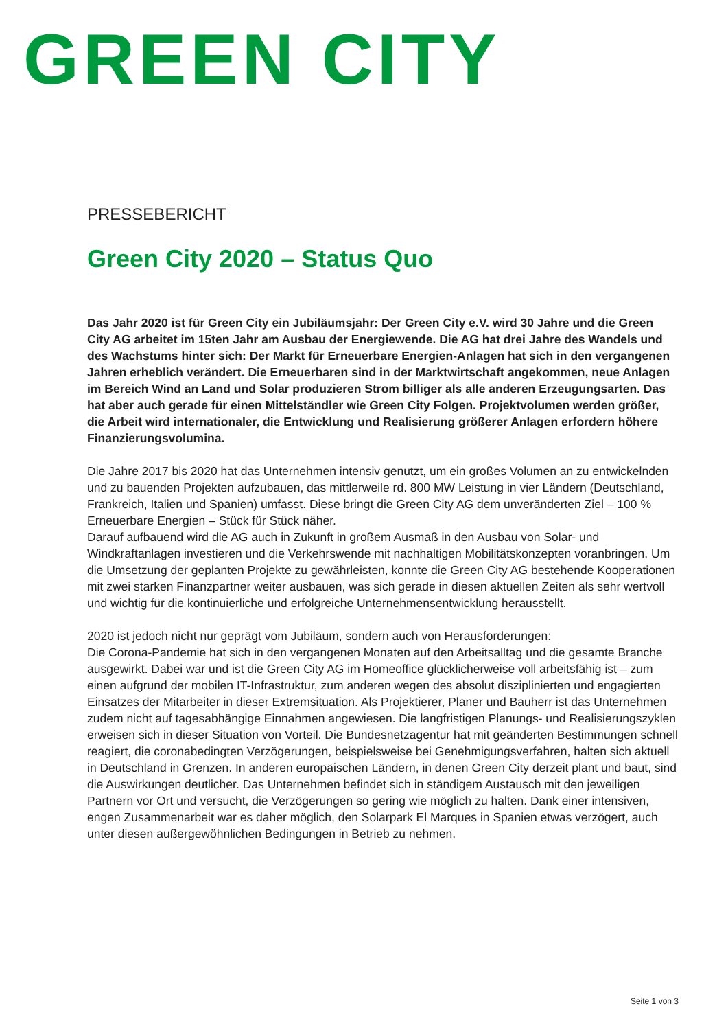GREEN CITY
PRESSEBERICHT
Green City 2020 – Status Quo
Das Jahr 2020 ist für Green City ein Jubiläumsjahr: Der Green City e.V. wird 30 Jahre und die Green City AG arbeitet im 15ten Jahr am Ausbau der Energiewende. Die AG hat drei Jahre des Wandels und des Wachstums hinter sich: Der Markt für Erneuerbare Energien-Anlagen hat sich in den vergangenen Jahren erheblich verändert. Die Erneuerbaren sind in der Marktwirtschaft angekommen, neue Anlagen im Bereich Wind an Land und Solar produzieren Strom billiger als alle anderen Erzeugungsarten. Das hat aber auch gerade für einen Mittelständler wie Green City Folgen. Projektvolumen werden größer, die Arbeit wird internationaler, die Entwicklung und Realisierung größerer Anlagen erfordern höhere Finanzierungsvolumina.
Die Jahre 2017 bis 2020 hat das Unternehmen intensiv genutzt, um ein großes Volumen an zu entwickelnden und zu bauenden Projekten aufzubauen, das mittlerweile rd. 800 MW Leistung in vier Ländern (Deutschland, Frankreich, Italien und Spanien) umfasst. Diese bringt die Green City AG dem unveränderten Ziel – 100 % Erneuerbare Energien – Stück für Stück näher.
Darauf aufbauend wird die AG auch in Zukunft in großem Ausmaß in den Ausbau von Solar- und Windkraftanlagen investieren und die Verkehrswende mit nachhaltigen Mobilitätskonzepten voranbringen. Um die Umsetzung der geplanten Projekte zu gewährleisten, konnte die Green City AG bestehende Kooperationen mit zwei starken Finanzpartner weiter ausbauen, was sich gerade in diesen aktuellen Zeiten als sehr wertvoll und wichtig für die kontinuierliche und erfolgreiche Unternehmensentwicklung herausstellt.
2020 ist jedoch nicht nur geprägt vom Jubiläum, sondern auch von Herausforderungen:
Die Corona-Pandemie hat sich in den vergangenen Monaten auf den Arbeitsalltag und die gesamte Branche ausgewirkt. Dabei war und ist die Green City AG im Homeoffice glücklicherweise voll arbeitsfähig ist – zum einen aufgrund der mobilen IT-Infrastruktur, zum anderen wegen des absolut disziplinierten und engagierten Einsatzes der Mitarbeiter in dieser Extremsituation. Als Projektierer, Planer und Bauherr ist das Unternehmen zudem nicht auf tagesabhängige Einnahmen angewiesen. Die langfristigen Planungs- und Realisierungszyklen erweisen sich in dieser Situation von Vorteil. Die Bundesnetzagentur hat mit geänderten Bestimmungen schnell reagiert, die coronabedingten Verzögerungen, beispielsweise bei Genehmigungsverfahren, halten sich aktuell in Deutschland in Grenzen. In anderen europäischen Ländern, in denen Green City derzeit plant und baut, sind die Auswirkungen deutlicher. Das Unternehmen befindet sich in ständigem Austausch mit den jeweiligen Partnern vor Ort und versucht, die Verzögerungen so gering wie möglich zu halten. Dank einer intensiven, engen Zusammenarbeit war es daher möglich, den Solarpark El Marques in Spanien etwas verzögert, auch unter diesen außergewöhnlichen Bedingungen in Betrieb zu nehmen.
Seite 1 von 3